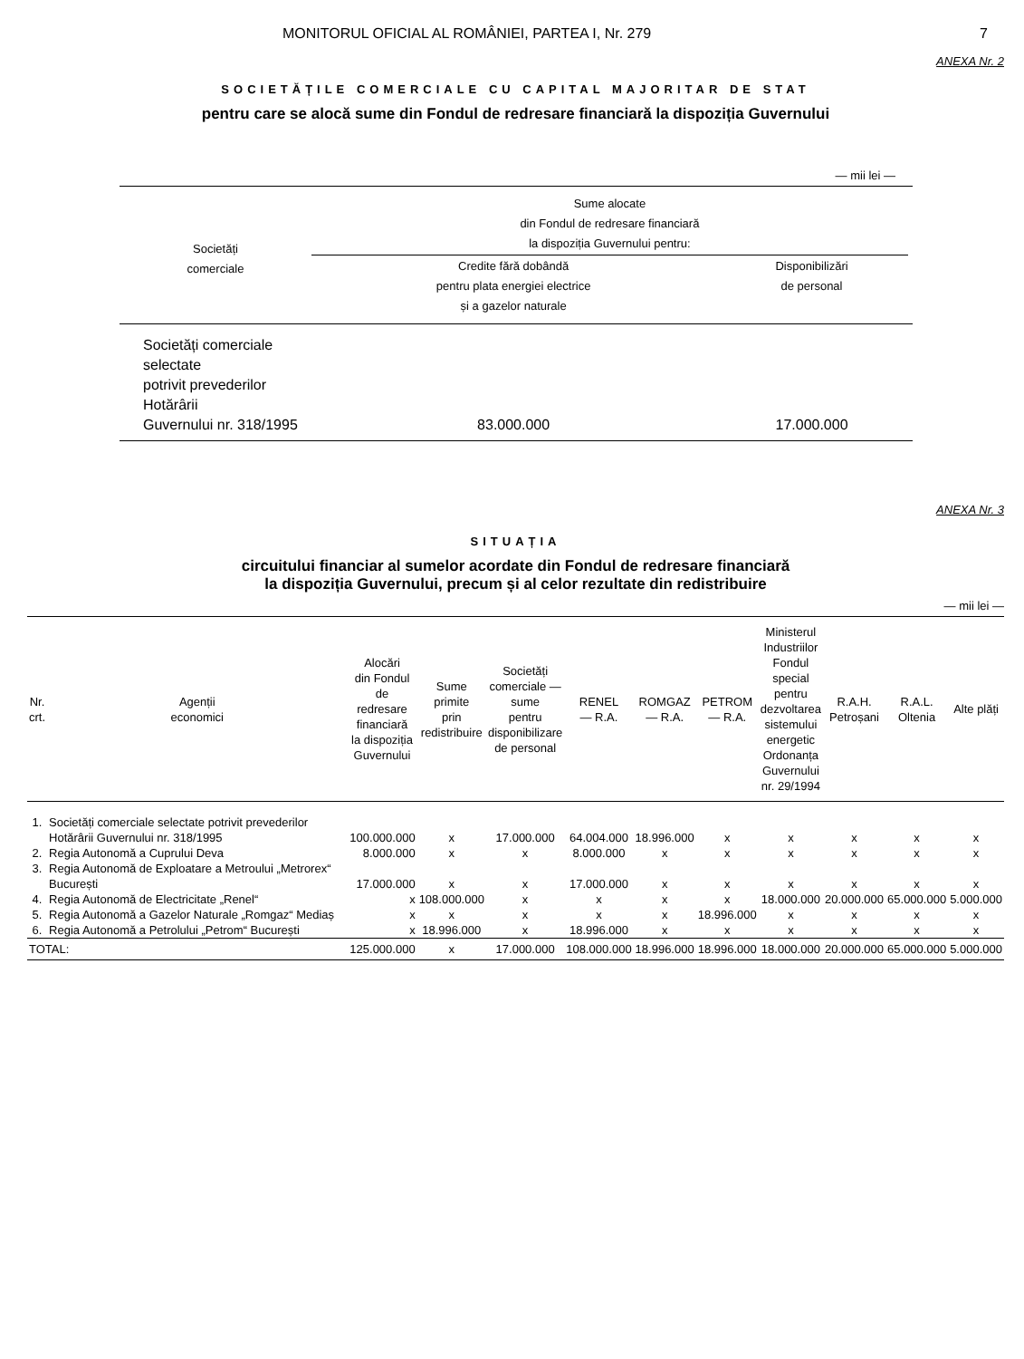MONITORUL OFICIAL AL ROMÂNIEI, PARTEA I, Nr. 279 7
ANEXA Nr. 2
SOCIETĂȚILE COMERCIALE CU CAPITAL MAJORITAR DE STAT
pentru care se alocă sume din Fondul de redresare financiară la dispoziția Guvernului
— mii lei —
| Societăți comerciale | Sume alocate din Fondul de redresare financiară la dispoziția Guvernului pentru: | | |
| --- | --- | --- | --- |
| | Credite fără dobândă pentru plata energiei electrice și a gazelor naturale | Disponibilizări de personal | |
| Societăți comerciale selectate potrivit prevederilor Hotărârii Guvernului nr. 318/1995 | 83.000.000 | 17.000.000 | |
ANEXA Nr. 3
SITUAȚIA
circuitului financiar al sumelor acordate din Fondul de redresare financiară
la dispoziția Guvernului, precum și al celor rezultate din redistribuire
— mii lei —
| Nr. crt. | Agenții economici | Alocări din Fondul de redresare financiară la dispoziția Guvernului | Sume primite prin redistribuire | Societăți comerciale — sume pentru disponibilizare de personal | RENEL — R.A. | ROMGAZ — R.A. | PETROM — R.A. | Ministerul Industriilor Fondul special pentru dezvoltarea sistemului energetic Ordonanța Guvernului nr. 29/1994 | R.A.H. Petroșani | R.A.L. Oltenia | Alte plăți |
| --- | --- | --- | --- | --- | --- | --- | --- | --- | --- | --- | --- |
| 1. | Societăți comerciale selectate potrivit prevederilor Hotărârii Guvernului nr. 318/1995 | 100.000.000 | x | 17.000.000 | 64.004.000 | 18.996.000 | x | x | x | x | x |
| 2. | Regia Autonomă a Cuprului Deva | 8.000.000 | x | x | 8.000.000 | x | x | x | x | x | x |
| 3. | Regia Autonomă de Exploatare a Metroului „Metrorex“ București | 17.000.000 | x | x | 17.000.000 | x | x | x | x | x | x |
| 4. | Regia Autonomă de Electricitate „Renel“ | x | 108.000.000 | x | x | x | x | 18.000.000 | 20.000.000 | 65.000.000 | 5.000.000 |
| 5. | Regia Autonomă a Gazelor Naturale „Romgaz“ Mediaș | x | x | x | x | x | 18.996.000 | x | x | x | x |
| 6. | Regia Autonomă a Petrolului „Petrom“ București | x | 18.996.000 | x | 18.996.000 | x | x | x | x | x | x |
| TOTAL: | | 125.000.000 | x | 17.000.000 | 108.000.000 | 18.996.000 | 18.996.000 | 18.000.000 | 20.000.000 | 65.000.000 | 5.000.000 |